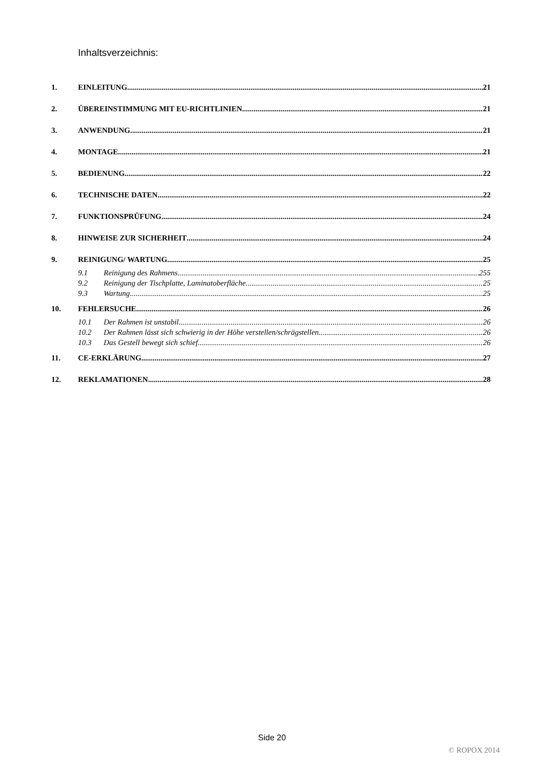Inhaltsverzeichnis:
1. EINLEITUNG 21
2. ÜBEREINSTIMMUNG MIT EU-RICHTLINIEN 21
3. ANWENDUNG 21
4. MONTAGE 21
5. BEDIENUNG 22
6. TECHNISCHE DATEN 22
7. FUNKTIONSPRÜFUNG 24
8. HINWEISE ZUR SICHERHEIT 24
9. REINIGUNG/ WARTUNG 25
9.1 Reinigung des Rahmens 255
9.2 Reinigung der Tischplatte, Laminatoberfläche 25
9.3 Wartung 25
10. FEHLERSUCHE 26
10.1 Der Rahmen ist unstabil 26
10.2 Der Rahmen lässt sich schwierig in der Höhe verstellen/schrägstellen 26
10.3 Das Gestell bewegt sich schief 26
11. CE-ERKLÄRUNG 27
12. REKLAMATIONEN 28
Side 20
© ROPOX 2014